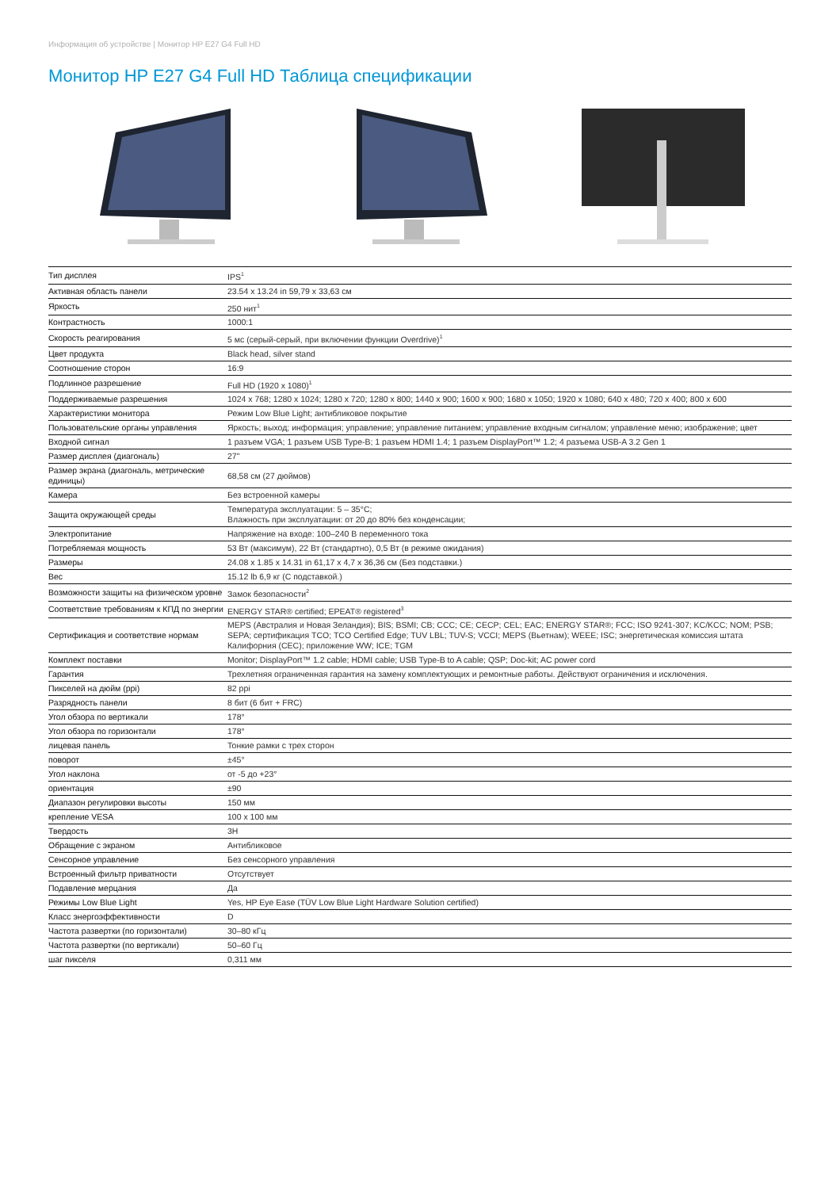Информация об устройстве | Монитор HP E27 G4 Full HD
Монитор HP E27 G4 Full HD Таблица спецификации
| Тип дисплея | IPS<sup>1</sup> |
| Активная область панели | 23.54 x 13.24 in 59,79 x 33,63 см |
| Яркость | 250 нит<sup>1</sup> |
| Контрастность | 1000:1 |
| Скорость реагирования | 5 мс (серый-серый, при включении функции Overdrive)<sup>1</sup> |
| Цвет продукта | Black head, silver stand |
| Соотношение сторон | 16:9 |
| Подлинное разрешение | Full HD (1920 x 1080)<sup>1</sup> |
| Поддерживаемые разрешения | 1024 x 768; 1280 x 1024; 1280 x 720; 1280 x 800; 1440 x 900; 1600 x 900; 1680 x 1050; 1920 x 1080; 640 x 480; 720 x 400; 800 x 600 |
| Характеристики монитора | Режим Low Blue Light; антибликовое покрытие |
| Пользовательские органы управления | Яркость; выход; информация; управление; управление питанием; управление входным сигналом; управление меню; изображение; цвет |
| Входной сигнал | 1 разъем VGA; 1 разъем USB Type-B; 1 разъем HDMI 1.4; 1 разъем DisplayPort™ 1.2; 4 разъема USB-A 3.2 Gen 1 |
| Размер дисплея (диагональ) | 27" |
| Размер экрана (диагональ, метрические единицы) | 68,58 см (27 дюймов) |
| Камера | Без встроенной камеры |
| Защита окружающей среды | Температура эксплуатации: 5 – 35°C; Влажность при эксплуатации: от 20 до 80% без конденсации; |
| Электропитание | Напряжение на входе: 100–240 В переменного тока |
| Потребляемая мощность | 53 Вт (максимум), 22 Вт (стандартно), 0,5 Вт (в режиме ожидания) |
| Размеры | 24.08 x 1.85 x 14.31 in 61,17 x 4,7 x 36,36 см (Без подставки.) |
| Вес | 15.12 lb 6,9 кг (С подставкой.) |
| Возможности защиты на физическом уровне | Замок безопасности<sup>2</sup> |
| Соответствие требованиям к КПД по энергии | ENERGY STAR® certified; EPEAT® registered<sup>3</sup> |
| Сертификация и соответствие нормам | MEPS (Австралия и Новая Зеландия); BIS; BSMI; CB; CCC; CE; CECP; CEL; EAC; ENERGY STAR®; FCC; ISO 9241-307; KC/KCC; NOM; PSB; SEPA; сертификация TCO; TCO Certified Edge; TUV LBL; TUV-S; VCCI; MEPS (Вьетнам); WEEE; ISC; энергетическая комиссия штата Калифорния (CEC); приложение WW; ICE; TGM |
| Комплект поставки | Monitor; DisplayPort™ 1.2 cable; HDMI cable; USB Type-B to A cable; QSP; Doc-kit; AC power cord |
| Гарантия | Трехлетняя ограниченная гарантия на замену комплектующих и ремонтные работы. Действуют ограничения и исключения. |
| Пикселей на дюйм (ppi) | 82 ppi |
| Разрядность панели | 8 бит (6 бит + FRC) |
| Угол обзора по вертикали | 178° |
| Угол обзора по горизонтали | 178° |
| лицевая панель | Тонкие рамки с трех сторон |
| поворот | ±45° |
| Угол наклона | от -5 до +23° |
| ориентация | ±90 |
| Диапазон регулировки высоты | 150 мм |
| крепление VESA | 100 x 100 мм |
| Твердость | 3H |
| Обращение с экраном | Антибликовое |
| Сенсорное управление | Без сенсорного управления |
| Встроенный фильтр приватности | Отсутствует |
| Подавление мерцания | Да |
| Режимы Low Blue Light | Yes, HP Eye Ease (TÜV Low Blue Light Hardware Solution certified) |
| Класс энергоэффективности | D |
| Частота развертки (по горизонтали) | 30–80 кГц |
| Частота развертки (по вертикали) | 50–60 Гц |
| шаг пикселя | 0,311 мм |